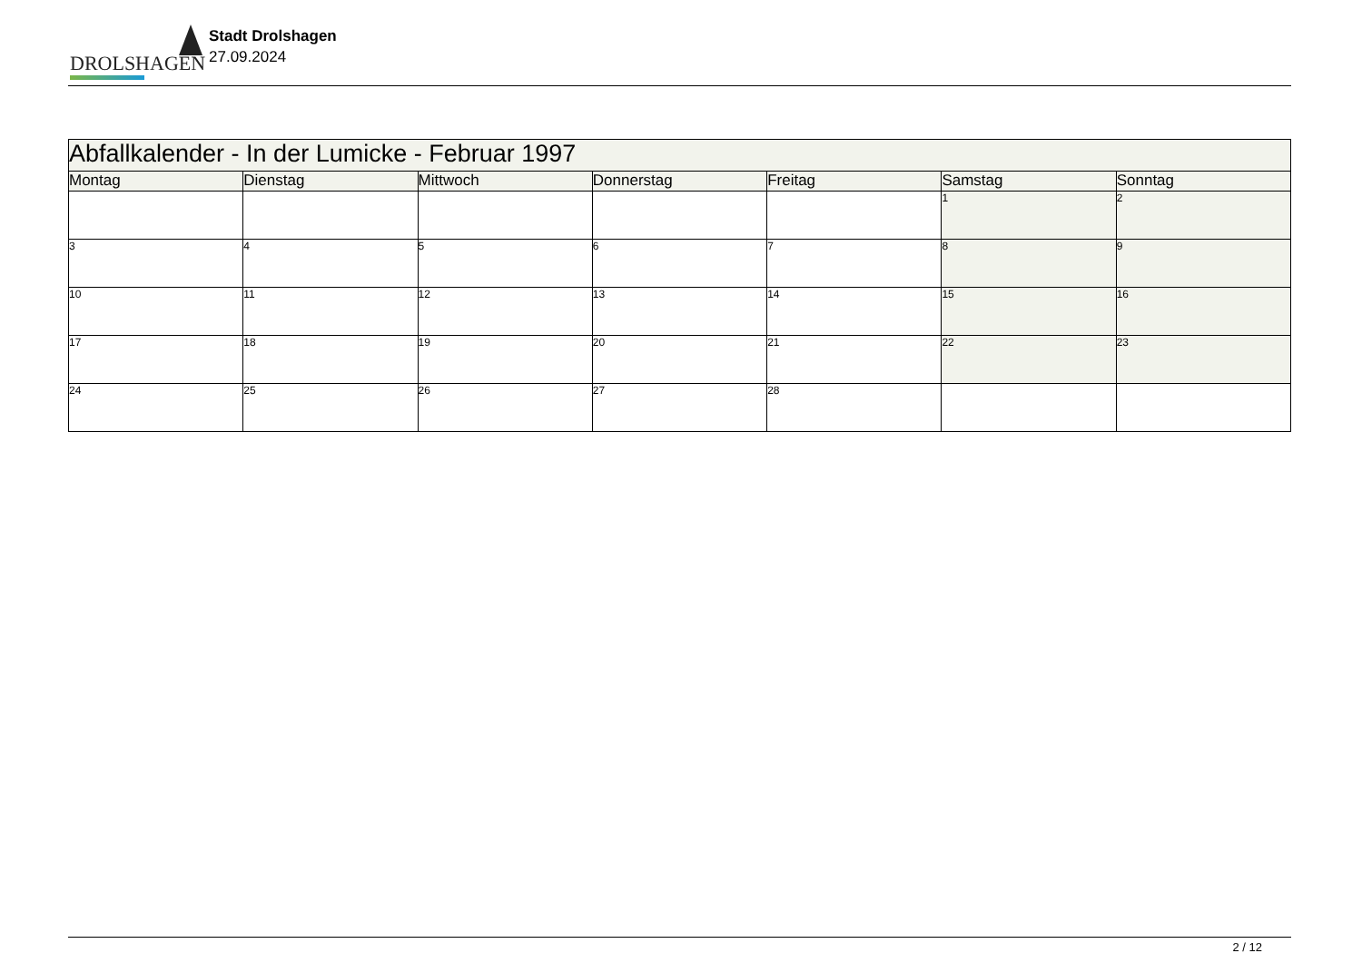DROLSHAGEN
Stadt Drolshagen
27.09.2024
| Abfallkalender - In der Lumicke - Februar 1997 | | | | | | |
| Montag | Dienstag | Mittwoch | Donnerstag | Freitag | Samstag | Sonntag |
| | | | | | 1 | 2 |
| 3 | 4 | 5 | 6 | 7 | 8 | 9 |
| 10 | 11 | 12 | 13 | 14 | 15 | 16 |
| 17 | 18 | 19 | 20 | 21 | 22 | 23 |
| 24 | 25 | 26 | 27 | 28 | | |
2 / 12